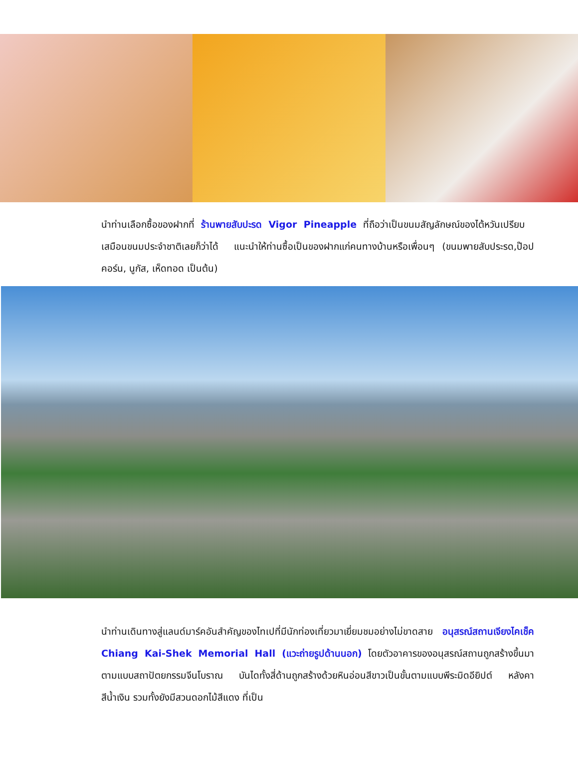นำท่านเลือกซื้อของฝากที่ ร้านพายสับปะรด Vigor Pineapple ที่ถือว่าเป็นขนมสัญลักษณ์ของไต้หวันเปรียบ เสมือนขนมประจำชาติเลยก็ว่าได้ แนะนำให้ท่านซื้อเป็นของฝากแก่คนทางบ้านหรือเพื่อนๆ (ขนมพายสับประรด,ป๊อปคอร์น, นูกัส, เห็ดทอด เป็นต้น)
นำท่านเดินทางสู่แลนด์มาร์คอันสำคัญของไทเปที่มีนักท่องเที่ยวมาเยี่ยมชมอย่างไม่ขาดสาย อนุสรณ์สถานเจียงไคเช็ค Chiang Kai-Shek Memorial Hall (แวะถ่ายรูปด้านนอก) โดยตัวอาคารของอนุสรณ์สถานถูกสร้างขึ้นมาตามแบบสถาปัตยกรรมจีนโบราณ บันไดทั้งสี่ด้านถูกสร้างด้วยหินอ่อนสีขาวเป็นขั้นตามแบบพีระมิดอียิปต์ หลังคาสีน้ำเงิน รวมทั้งยังมีสวนดอกไม้สีแดง ที่เป็น